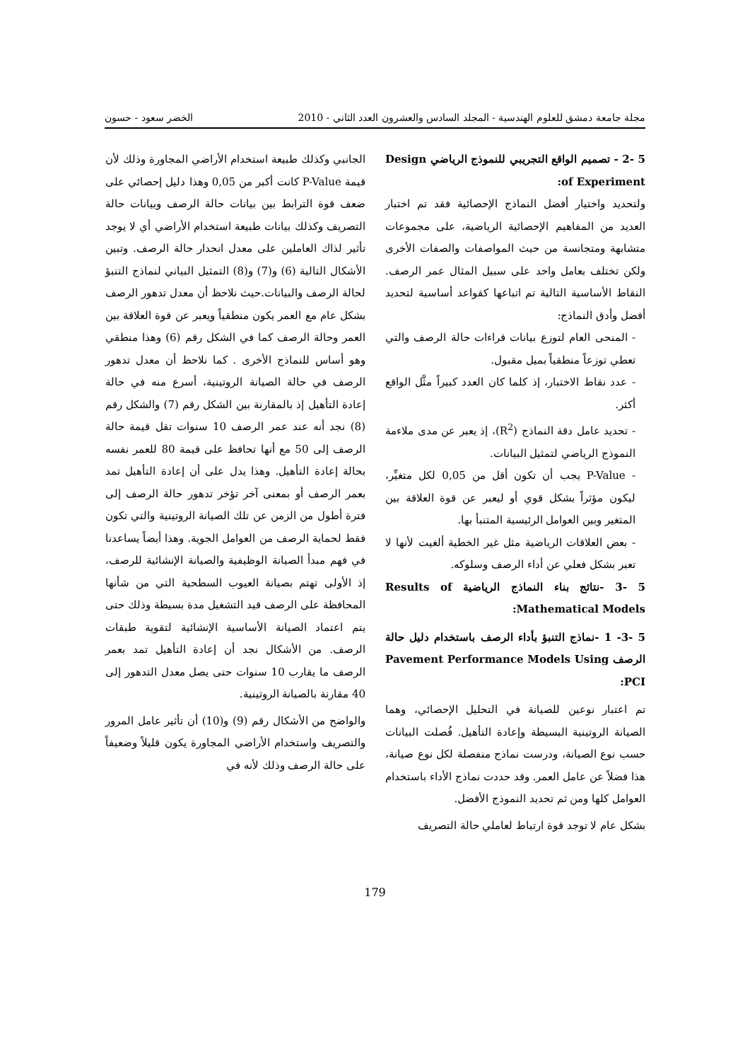مجلة جامعة دمشق للعلوم الهندسية - المجلد السادس والعشرون العدد الثاني - 2010 الخضر سعود - حسون
5 -2 - تصميم الواقع التجريبي للنموذج الرياضي Design of Experiment:
ولتحديد واختيار أفضل النماذج الإحصائية فقد تم اختبار العديد من المفاهيم الإحصائية الرياضية، على مجموعات متشابهة ومتجانسة من حيث المواصفات والصفات الأخرى ولكن تختلف بعامل واحد على سبيل المثال عمر الرصف. النقاط الأساسية التالية تم اتباعها كقواعد أساسية لتحديد أفضل وأدق النماذج:
- المنحى العام لتوزع بيانات قراءات حالة الرصف والتي تعطي توزعاً منطقياً بميل مقبول.
- عدد نقاط الاختبار، إذ كلما كان العدد كبيراً مثَّل الواقع أكثر.
- تحديد عامل دقة النماذج (R<sup>2</sup>)، إذ يعبر عن مدى ملاءمة النموذج الرياضي لتمثيل البيانات.
- P-Value يجب أن تكون أقل من 0,05 لكل متغيِّر، ليكون مؤثراً بشكل قوي أو ليعبر عن قوة العلاقة بين المتغير وبين العوامل الرئيسية المتنبأ بها.
- بعض العلاقات الرياضية مثل غير الخطية ألغيت لأنها لا تعبر بشكل فعلي عن أداء الرصف وسلوكه.
5 -3 -نتائج بناء النماذج الرياضية Results of Mathematical Models:
5 -3- 1 -نماذج التنبؤ بأداء الرصف باستخدام دليل حالة الرصف Pavement Performance Models Using PCI:
تم اعتبار نوعين للصيانة في التحليل الإحصائي، وهما الصيانة الروتينية البسيطة وإعادة التأهيل. فُصلت البيانات حسب نوع الصيانة، ودرست نماذج منفصلة لكل نوع صيانة، هذا فضلاً عن عامل العمر. وقد حددت نماذج الأداء باستخدام العوامل كلها ومن ثم تحديد النموذج الأفضل.
بشكل عام لا توجد قوة ارتباط لعاملي حالة التصريف
الجانبي وكذلك طبيعة استخدام الأراضي المجاورة وذلك لأن قيمة P-Value كانت أكبر من 0,05 وهذا دليل إحصائي على ضعف قوة الترابط بين بيانات حالة الرصف وبيانات حالة التصريف وكذلك بيانات طبيعة استخدام الأراضي أي لا يوجد تأثير لذاك العاملين على معدل انحدار حالة الرصف. وتبين الأشكال التالية (6) و(7) و(8) التمثيل البياني لنماذج التنبؤ لحالة الرصف والبيانات.حيث نلاحظ أن معدل تدهور الرصف بشكل عام مع العمر يكون منطقياً ويعبر عن قوة العلاقة بين العمر وحالة الرصف كما في الشكل رقم (6) وهذا منطقي وهو أساس للنماذج الأخرى . كما نلاحظ أن معدل تدهور الرصف في حالة الصيانة الروتينية، أسرع منه في حالة إعادة التأهيل إذ بالمقارنة بين الشكل رقم (7) والشكل رقم (8) نجد أنه عند عمر الرصف 10 سنوات تقل قيمة حالة الرصف إلى 50 مع أنها تحافظ على قيمة 80 للعمر نفسه بحالة إعادة التأهيل. وهذا يدل على أن إعادة التأهيل تمد بعمر الرصف أو بمعنى آخر تؤخر تدهور حالة الرصف إلى فترة أطول من الزمن عن تلك الصيانة الروتينية والتي تكون فقط لحماية الرصف من العوامل الجوية. وهذا أيضاً يساعدنا في فهم مبدأ الصيانة الوظيفية والصيانة الإنشائية للرصف، إذ الأولى تهتم بصيانة العيوب السطحية التي من شأنها المحافظة على الرصف قيد التشغيل مدة بسيطة وذلك حتى يتم اعتماد الصيانة الأساسية الإنشائية لتقوية طبقات الرصف. من الأشكال نجد أن إعادة التأهيل تمد بعمر الرصف ما يقارب 10 سنوات حتى يصل معدل التدهور إلى 40 مقارنة بالصيانة الروتينية.
والواضح من الأشكال رقم (9) و(10) أن تأثير عامل المرور والتصريف واستخدام الأراضي المجاورة يكون قليلاً وضعيفاً على حالة الرصف وذلك لأنه في
179